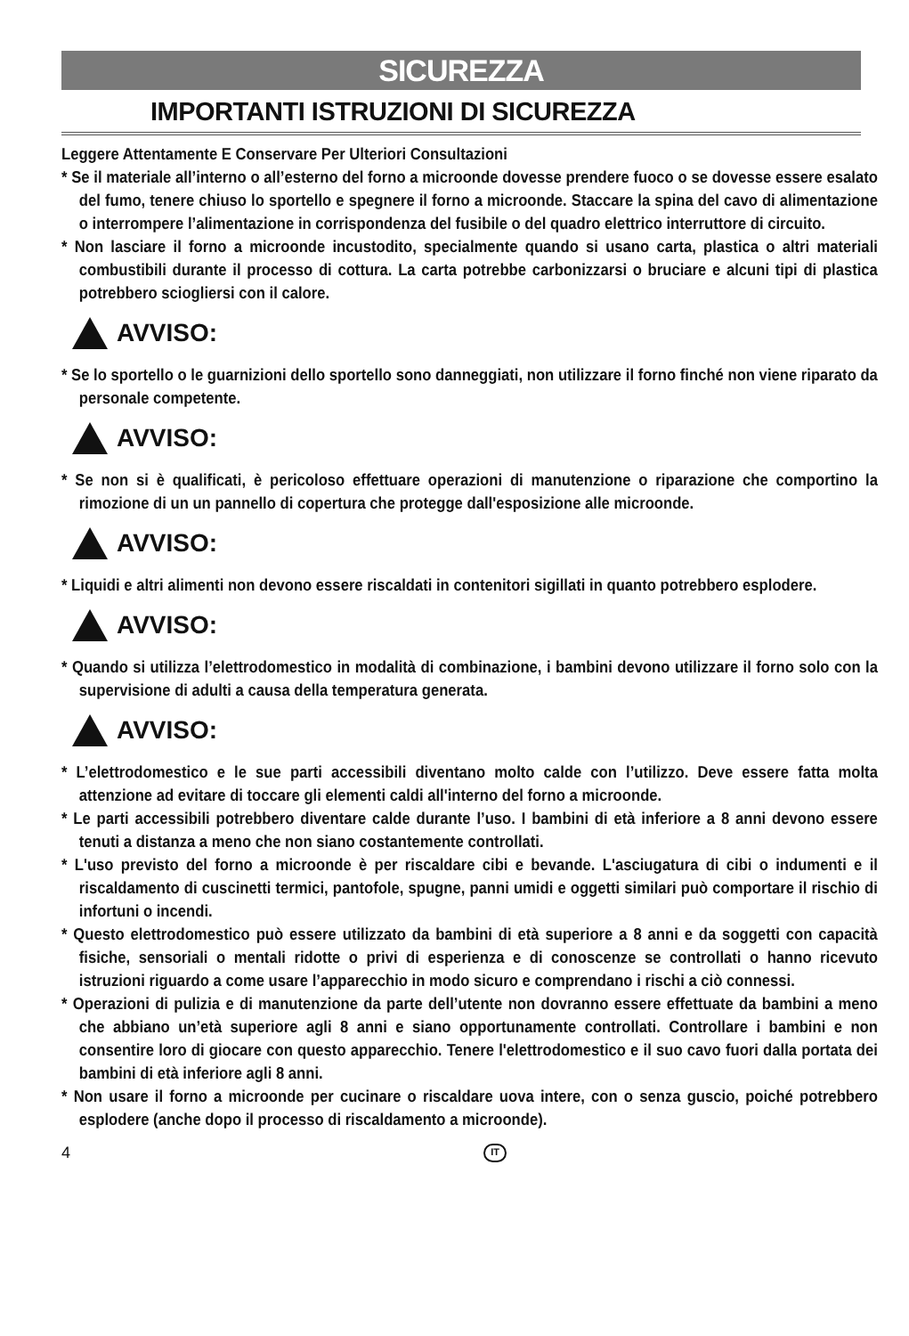SICUREZZA
IMPORTANTI ISTRUZIONI DI SICUREZZA
Leggere Attentamente E Conservare Per Ulteriori Consultazioni
* Se il materiale all’interno o all’esterno del forno a microonde dovesse prendere fuoco o se dovesse essere esalato del fumo, tenere chiuso lo sportello e spegnere il forno a microonde. Staccare la spina del cavo di alimentazione o interrompere l’alimentazione in corrispondenza del fusibile o del quadro elettrico interruttore di circuito.
* Non lasciare il forno a microonde incustodito, specialmente quando si usano carta, plastica o altri materiali combustibili durante il processo di cottura. La carta potrebbe carbonizzarsi o bruciare e alcuni tipi di plastica potrebbero sciogliersi con il calore.
AVVISO:
* Se lo sportello o le guarnizioni dello sportello sono danneggiati, non utilizzare il forno finché non viene riparato da personale competente.
AVVISO:
* Se non si è qualificati, è pericoloso effettuare operazioni di manutenzione o riparazione che comportino la rimozione di un un pannello di copertura che protegge dall'esposizione alle microonde.
AVVISO:
* Liquidi e altri alimenti non devono essere riscaldati in contenitori sigillati in quanto potrebbero esplodere.
AVVISO:
* Quando si utilizza l’elettrodomestico in modalità di combinazione, i bambini devono utilizzare il forno solo con la supervisione di adulti a causa della temperatura generata.
AVVISO:
* L’elettrodomestico e le sue parti accessibili diventano molto calde con l’utilizzo. Deve essere fatta molta attenzione ad evitare di toccare gli elementi caldi all'interno del forno a microonde.
* Le parti accessibili potrebbero diventare calde durante l’uso. I bambini di età inferiore a 8 anni devono essere tenuti a distanza a meno che non siano costantemente controllati.
* L'uso previsto del forno a microonde è per riscaldare cibi e bevande. L'asciugatura di cibi o indumenti e il riscaldamento di cuscinetti termici, pantofole, spugne, panni umidi e oggetti similari può comportare il rischio di infortuni o incendi.
* Questo elettrodomestico può essere utilizzato da bambini di età superiore a 8 anni e da soggetti con capacità fisiche, sensoriali o mentali ridotte o privi di esperienza e di conoscenze se controllati o hanno ricevuto istruzioni riguardo a come usare l’apparecchio in modo sicuro e comprendano i rischi a ciò connessi.
* Operazioni di pulizia e di manutenzione da parte dell’utente non dovranno essere effettuate da bambini a meno che abbiano un’età superiore agli 8 anni e siano opportunamente controllati. Controllare i bambini e non consentire loro di giocare con questo apparecchio. Tenere l'elettrodomestico e il suo cavo fuori dalla portata dei bambini di età inferiore agli 8 anni.
* Non usare il forno a microonde per cucinare o riscaldare uova intere, con o senza guscio, poiché potrebbero esplodere (anche dopo il processo di riscaldamento a microonde).
4 IT